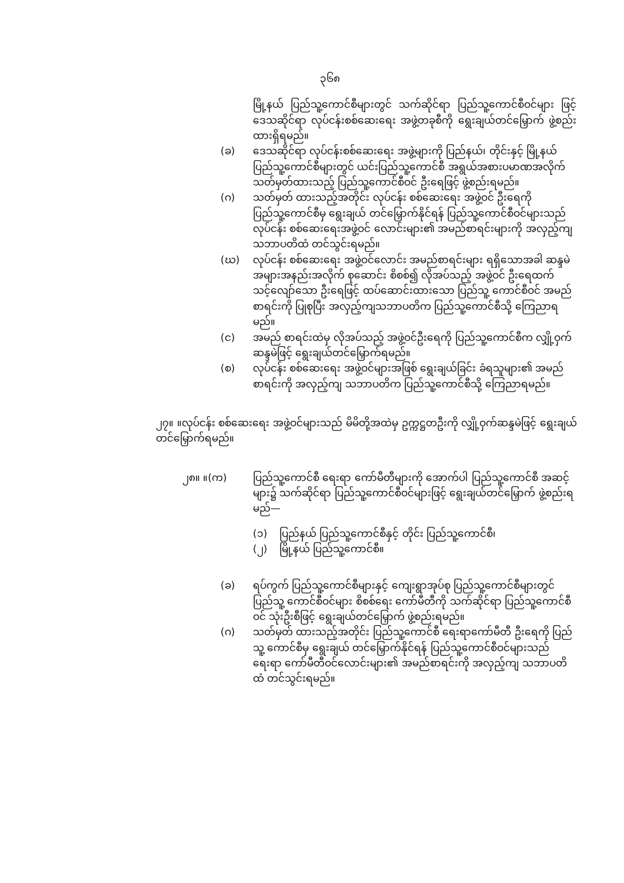၃၆၈
မြို့နယ် ပြည်သူ့ကောင်စီများတွင် သက်ဆိုင်ရာ ပြည်သူ့ကောင်စီဝင်များ ဖြင့် ဒေသဆိုင်ရာ လုပ်ငန်းစစ်ဆေးရေး အဖွဲ့တခုစီကို ရွေးချယ်တင်မြှောက် ဖွဲ့စည်းထားရှိရမည်။
(ခ) ဒေသဆိုင်ရာ လုပ်ငန်းစစ်ဆေးရေး အဖွဲ့များကို ပြည်နယ်၊ တိုင်းနှင့် မြို့နယ် ပြည်သူ့ကောင်စီများတွင် ယင်းပြည်သူ့ကောင်စီ အရွယ်အစားပမာဏအလိုက် သတ်မှတ်ထားသည့် ပြည်သူ့ကောင်စီဝင် ဦးရေဖြင့် ဖွဲ့စည်းရမည်။
(ဂ) သတ်မှတ် ထားသည့်အတိုင်း လုပ်ငန်း စစ်ဆေးရေး အဖွဲ့ဝင် ဦးရေကို ပြည်သူ့ကောင်စီမှ ရွေးချယ် တင်မြှောက်နိုင်ရန် ပြည်သူ့ကောင်စီဝင်များသည် လုပ်ငန်း စစ်ဆေးရေးအဖွဲ့ဝင် လောင်းများ၏ အမည်စာရင်းများကို အလှည့်ကျ သဘာပတိထံ တင်သွင်းရမည်။
(ဃ) လုပ်ငန်း စစ်ဆေးရေး အဖွဲ့ဝင်လောင်း အမည်စာရင်းများ ရရှိသောအခါ ဆန္ဒမဲ အများအနည်းအလိုက် စုဆောင်း စိစစ်၍ လိုအပ်သည့် အဖွဲ့ဝင် ဦးရေထက် သင့်လျော်သော ဦးရေဖြင့် ထပ်ဆောင်းထားသော ပြည်သူ့ ကောင်စီဝင် အမည်စာရင်းကို ပြုစုပြီး အလှည့်ကျသဘာပတိက ပြည်သူ့ကောင်စီသို့ ကြေညာရမည်။
(င) အမည် စာရင်းထဲမှ လိုအပ်သည့် အဖွဲ့ဝင်ဦးရေကို ပြည်သူ့ကောင်စီက လျှို့ဝှက်ဆန္ဒမဲဖြင့် ရွေးချယ်တင်မြှောက်ရမည်။
(စ) လုပ်ငန်း စစ်ဆေးရေး အဖွဲ့ဝင်များအဖြစ် ရွေးချယ်ခြင်း ခံရသူများ၏ အမည်စာရင်းကို အလှည့်ကျ သဘာပတိက ပြည်သူ့ကောင်စီသို့ ကြေညာရမည်။
၂၇။ ။လုပ်ငန်း စစ်ဆေးရေး အဖွဲ့ဝင်များသည် မိမိတို့အထဲမှ ဥက္ကဋ္ဌတဦးကို လျှို့ဝှက်ဆန္ဒမဲဖြင့် ရွေးချယ်တင်မြှောက်ရမည်။
၂၈။ ။(က) ပြည်သူ့ကောင်စီ ရေးရာ ကော်မီတီများကို အောက်ပါ ပြည်သူ့ကောင်စီ အဆင့်များ၌ သက်ဆိုင်ရာ ပြည်သူ့ကောင်စီဝင်များဖြင့် ရွေးချယ်တင်မြှောက် ဖွဲ့စည်းရမည်—
(၁) ပြည်နယ် ပြည်သူ့ကောင်စီနှင့် တိုင်း ပြည်သူ့ကောင်စီ၊
(၂) မြို့နယ် ပြည်သူ့ကောင်စီ။
(ခ) ရပ်ကွက် ပြည်သူ့ကောင်စီများနှင့် ကျေးရွာအုပ်စု ပြည်သူ့ကောင်စီများတွင် ပြည်သူ့ ကောင်စီဝင်များ စိစစ်ရေး ကော်မီတီကို သက်ဆိုင်ရာ ပြည်သူ့ကောင်စီဝင် သုံးဦးစီဖြင့် ရွေးချယ်တင်မြှောက် ဖွဲ့စည်းရမည်။
(ဂ) သတ်မှတ် ထားသည့်အတိုင်း ပြည်သူ့ကောင်စီ ရေးရာကော်မီတီ ဦးရေကို ပြည်သူ့ ကောင်စီမှ ရွေးချယ် တင်မြှောက်နိုင်ရန် ပြည်သူ့ကောင်စီဝင်များသည် ရေးရာ ကော်မီတီဝင်လောင်းများ၏ အမည်စာရင်းကို အလှည့်ကျ သဘာပတိထံ တင်သွင်းရမည်။